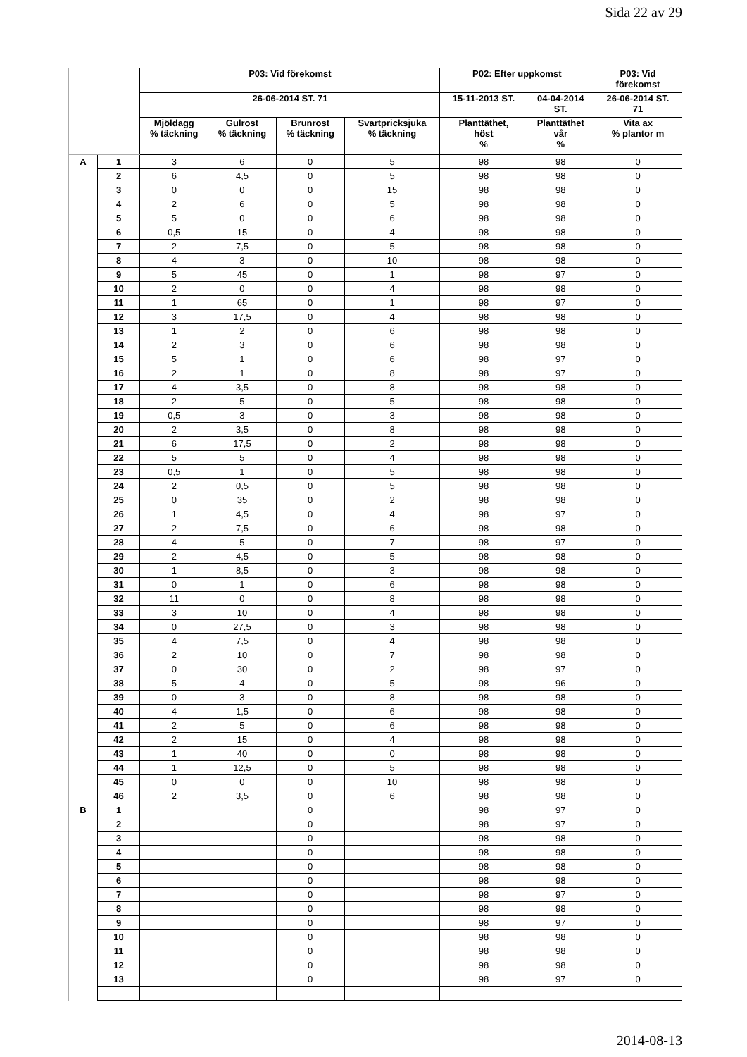Sida 22 av 29
| | | P03: Vid förekomst | | | | P02: Efter uppkomst | | P03: Vid förekomst |
| --- | --- | --- | --- | --- | --- | --- | --- | --- |
| | | 26-06-2014 ST. 71 | | | | 15-11-2013 ST. | 04-04-2014 ST. | 26-06-2014 ST. 71 |
| | | Mjöldagg % täckning | Gulrost % täckning | Brunrost % täckning | Svartpricksjuka % täckning | Planttäthet, höst % | Planttäthet vår % | Vita ax % plantor m |
| A | 1 | 3 | 6 | 0 | 5 | 98 | 98 | 0 |
| | 2 | 6 | 4,5 | 0 | 5 | 98 | 98 | 0 |
| | 3 | 0 | 0 | 0 | 15 | 98 | 98 | 0 |
| | 4 | 2 | 6 | 0 | 5 | 98 | 98 | 0 |
| | 5 | 5 | 0 | 0 | 6 | 98 | 98 | 0 |
| | 6 | 0,5 | 15 | 0 | 4 | 98 | 98 | 0 |
| | 7 | 2 | 7,5 | 0 | 5 | 98 | 98 | 0 |
| | 8 | 4 | 3 | 0 | 10 | 98 | 98 | 0 |
| | 9 | 5 | 45 | 0 | 1 | 98 | 97 | 0 |
| | 10 | 2 | 0 | 0 | 4 | 98 | 98 | 0 |
| | 11 | 1 | 65 | 0 | 1 | 98 | 97 | 0 |
| | 12 | 3 | 17,5 | 0 | 4 | 98 | 98 | 0 |
| | 13 | 1 | 2 | 0 | 6 | 98 | 98 | 0 |
| | 14 | 2 | 3 | 0 | 6 | 98 | 98 | 0 |
| | 15 | 5 | 1 | 0 | 6 | 98 | 97 | 0 |
| | 16 | 2 | 1 | 0 | 8 | 98 | 97 | 0 |
| | 17 | 4 | 3,5 | 0 | 8 | 98 | 98 | 0 |
| | 18 | 2 | 5 | 0 | 5 | 98 | 98 | 0 |
| | 19 | 0,5 | 3 | 0 | 3 | 98 | 98 | 0 |
| | 20 | 2 | 3,5 | 0 | 8 | 98 | 98 | 0 |
| | 21 | 6 | 17,5 | 0 | 2 | 98 | 98 | 0 |
| | 22 | 5 | 5 | 0 | 4 | 98 | 98 | 0 |
| | 23 | 0,5 | 1 | 0 | 5 | 98 | 98 | 0 |
| | 24 | 2 | 0,5 | 0 | 5 | 98 | 98 | 0 |
| | 25 | 0 | 35 | 0 | 2 | 98 | 98 | 0 |
| | 26 | 1 | 4,5 | 0 | 4 | 98 | 97 | 0 |
| | 27 | 2 | 7,5 | 0 | 6 | 98 | 98 | 0 |
| | 28 | 4 | 5 | 0 | 7 | 98 | 97 | 0 |
| | 29 | 2 | 4,5 | 0 | 5 | 98 | 98 | 0 |
| | 30 | 1 | 8,5 | 0 | 3 | 98 | 98 | 0 |
| | 31 | 0 | 1 | 0 | 6 | 98 | 98 | 0 |
| | 32 | 11 | 0 | 0 | 8 | 98 | 98 | 0 |
| | 33 | 3 | 10 | 0 | 4 | 98 | 98 | 0 |
| | 34 | 0 | 27,5 | 0 | 3 | 98 | 98 | 0 |
| | 35 | 4 | 7,5 | 0 | 4 | 98 | 98 | 0 |
| | 36 | 2 | 10 | 0 | 7 | 98 | 98 | 0 |
| | 37 | 0 | 30 | 0 | 2 | 98 | 97 | 0 |
| | 38 | 5 | 4 | 0 | 5 | 98 | 96 | 0 |
| | 39 | 0 | 3 | 0 | 8 | 98 | 98 | 0 |
| | 40 | 4 | 1,5 | 0 | 6 | 98 | 98 | 0 |
| | 41 | 2 | 5 | 0 | 6 | 98 | 98 | 0 |
| | 42 | 2 | 15 | 0 | 4 | 98 | 98 | 0 |
| | 43 | 1 | 40 | 0 | 0 | 98 | 98 | 0 |
| | 44 | 1 | 12,5 | 0 | 5 | 98 | 98 | 0 |
| | 45 | 0 | 0 | 0 | 10 | 98 | 98 | 0 |
| | 46 | 2 | 3,5 | 0 | 6 | 98 | 98 | 0 |
| B | 1 | | | 0 | | 98 | 97 | 0 |
| | 2 | | | 0 | | 98 | 97 | 0 |
| | 3 | | | 0 | | 98 | 98 | 0 |
| | 4 | | | 0 | | 98 | 98 | 0 |
| | 5 | | | 0 | | 98 | 98 | 0 |
| | 6 | | | 0 | | 98 | 98 | 0 |
| | 7 | | | 0 | | 98 | 97 | 0 |
| | 8 | | | 0 | | 98 | 98 | 0 |
| | 9 | | | 0 | | 98 | 97 | 0 |
| | 10 | | | 0 | | 98 | 98 | 0 |
| | 11 | | | 0 | | 98 | 98 | 0 |
| | 12 | | | 0 | | 98 | 98 | 0 |
| | 13 | | | 0 | | 98 | 97 | 0 |
2014-08-13